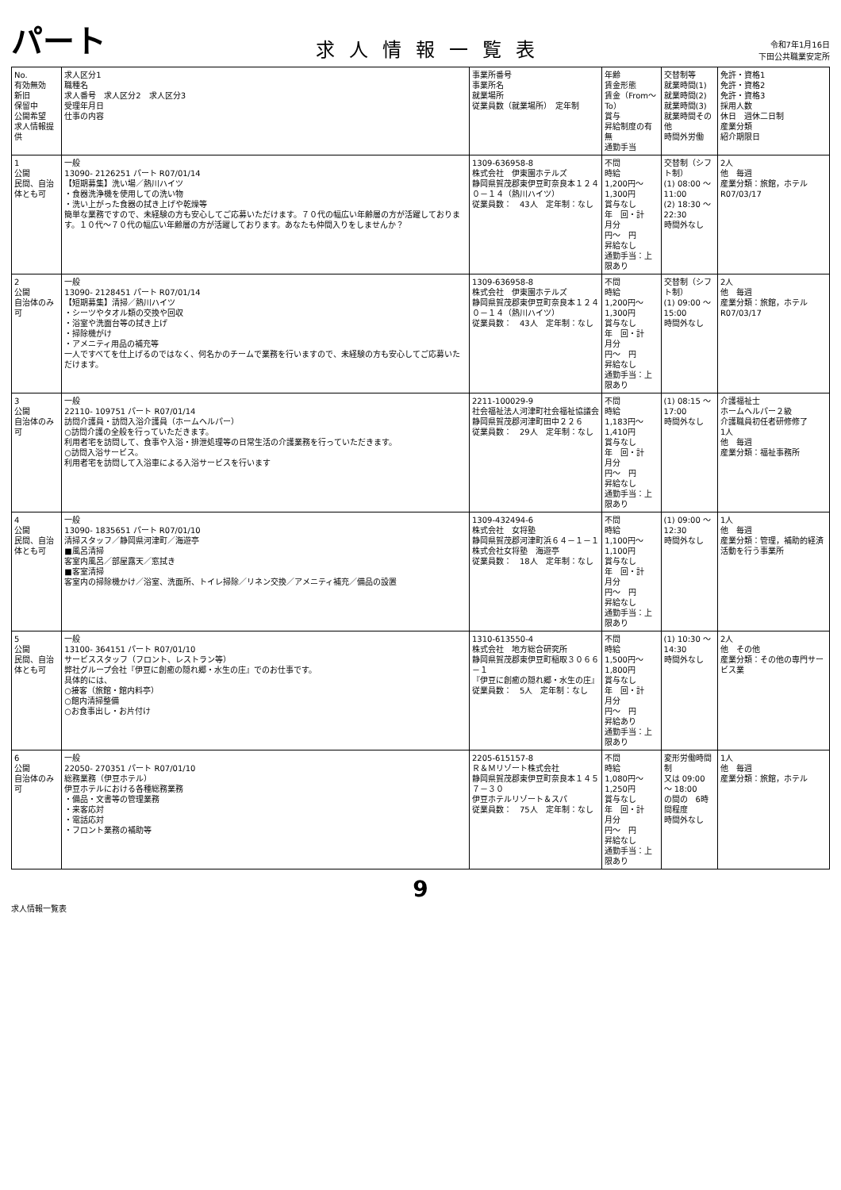パート
求人情報一覧表
令和7年1月16日
下田公共職業安定所
| No. 有効無効 新旧 保留中 公開希望 求人情報提供 | 求人区分1 職種名 求人番号 求人区分2 求人区分3 受理年月日 仕事の内容 | 事業所番号 事業所名 就業場所 従業員数（就業場所） 定年制 | 年齢 賃金形態 賃金（From～To） 賞与 昇給制度の有無 通勤手当 | 交替制等 就業時間(1) 就業時間(2) 就業時間(3) 就業時間その他 時間外労働 | 免許・資格1 免許・資格2 免許・資格3 採用人数 休日 週休二日制 産業分類 紹介期限日 |
| --- | --- | --- | --- | --- | --- |
| 1 公開 民間、自治体とも可 | 一般 13090- 2126251 パート R07/01/14 【短期募集】洗い場／熱川ハイツ ・食器洗浄機を使用しての洗い物 ・洗い上がった食器の拭き上げや乾燥等 簡単な業務ですので、未経験の方も安心してご応募いただけます。７０代の幅広い年齢層の方が活躍しております。１０代～７０代の幅広い年齢層の方が活躍しております。あなたも仲間入りをしませんか？ | 1309-636958-8 株式会社 伊東園ホテルズ 静岡県賀茂郡東伊豆町奈良本１２４０－１４（熱川ハイツ） 従業員数： 43人 定年制：なし | 不問 時給 1,200円～ 1,300円 賞与なし 年 回・計 月分 円～ 円 昇給なし 通勤手当：上限あり | 交替制（シフト制） (1) 08:00 ～ 11:00 (2) 18:30 ～ 22:30 時間外なし | 2人 他 毎週 産業分類：旅館，ホテル R07/03/17 |
| 2 公開 自治体のみ可 | 一般 13090- 2128451 パート R07/01/14 【短期募集】清掃／熱川ハイツ ・シーツやタオル類の交換や回収 ・浴室や洗面台等の拭き上げ ・掃除機がけ ・アメニティ用品の補充等 一人ですべてを仕上げるのではなく、何名かのチームで業務を行いますので、未経験の方も安心してご応募いただけます。 | 1309-636958-8 株式会社 伊東園ホテルズ 静岡県賀茂郡東伊豆町奈良本１２４０－１４（熱川ハイツ） 従業員数： 43人 定年制：なし | 不問 時給 1,200円～ 1,300円 賞与なし 年 回・計 月分 円～ 円 昇給なし 通勤手当：上限あり | 交替制（シフト制） (1) 09:00 ～ 15:00 時間外なし | 2人 他 毎週 産業分類：旅館，ホテル R07/03/17 |
| 3 公開 自治体のみ可 | 一般 22110- 109751 パート R07/01/14 訪問介護員・訪問入浴介護員（ホームヘルパー） ○訪問介護の全般を行っていただきます。 利用者宅を訪問して、食事や入浴・排泄処理等の日常生活の介護業務を行っていただきます。 ○訪問入浴サービス。 利用者宅を訪問して入浴車による入浴サービスを行います | 2211-100029-9 社会福祉法人河津町社会福祉協議会 静岡県賀茂郡河津町田中２２６ 従業員数： 29人 定年制：なし | 不問 時給 1,183円～ 1,410円 賞与なし 年 回・計 月分 円～ 円 昇給なし 通勤手当：上限あり | (1) 08:15 ～ 17:00 時間外なし | 介護福祉士 ホームヘルパー２級 介護職員初任者研修修了 1人 他 毎週 産業分類：福祉事務所 |
| 4 公開 民間、自治体とも可 | 一般 13090- 1835651 パート R07/01/10 清掃スタッフ／静岡県河津町／海遊亭 ■風呂清掃 客室内風呂／部屋露天／窓拭き ■客室清掃 客室内の掃除機かけ／浴室、洗面所、トイレ掃除／リネン交換／アメニティ補充／備品の設置 | 1309-432494-6 株式会社 女将塾 静岡県賀茂郡河津町浜６４－１－１ 株式会社女将塾 海遊亭 従業員数： 18人 定年制：なし | 不問 時給 1,100円～ 1,100円 賞与なし 年 回・計 月分 円～ 円 昇給なし 通勤手当：上限あり | (1) 09:00 ～ 12:30 時間外なし | 1人 他 毎週 産業分類：管理，補助的経済活動を行う事業所 |
| 5 公開 民間、自治体とも可 | 一般 13100- 364151 パート R07/01/10 サービススタッフ（フロント、レストラン等） 弊社グループ会社『伊豆に創癒の隠れ郷・水生の庄』でのお仕事です。 具体的には、 ○接客（旅館・館内料亭） ○館内清掃整備 ○お食事出し・お片付け | 1310-613550-4 株式会社 地方総合研究所 静岡県賀茂郡東伊豆町稲取３０６６－１ 『伊豆に創癒の隠れ郷・水生の庄』 従業員数： 5人 定年制：なし | 不問 時給 1,500円～ 1,800円 賞与なし 年 回・計 月分 円～ 円 昇給あり 通勤手当：上限あり | (1) 10:30 ～ 14:30 時間外なし | 2人 他 その他 産業分類：その他の専門サービス業 |
| 6 公開 自治体のみ可 | 一般 22050- 270351 パート R07/01/10 総務業務（伊豆ホテル） 伊豆ホテルにおける各種総務業務 ・備品・文書等の管理業務 ・来客応対 ・電話応対 ・フロント業務の補助等 | 2205-615157-8 Ｒ＆Ｍリゾート株式会社 静岡県賀茂郡東伊豆町奈良本１４５７－３０ 伊豆ホテルリゾート＆スパ 従業員数： 75人 定年制：なし | 不問 時給 1,080円～ 1,250円 賞与なし 年 回・計 月分 円～ 円 昇給なし 通勤手当：上限あり | 変形労働時間制 又は 09:00 ～ 18:00 の間の 6時間程度 時間外なし | 1人 他 毎週 産業分類：旅館，ホテル |
9
求人情報一覧表